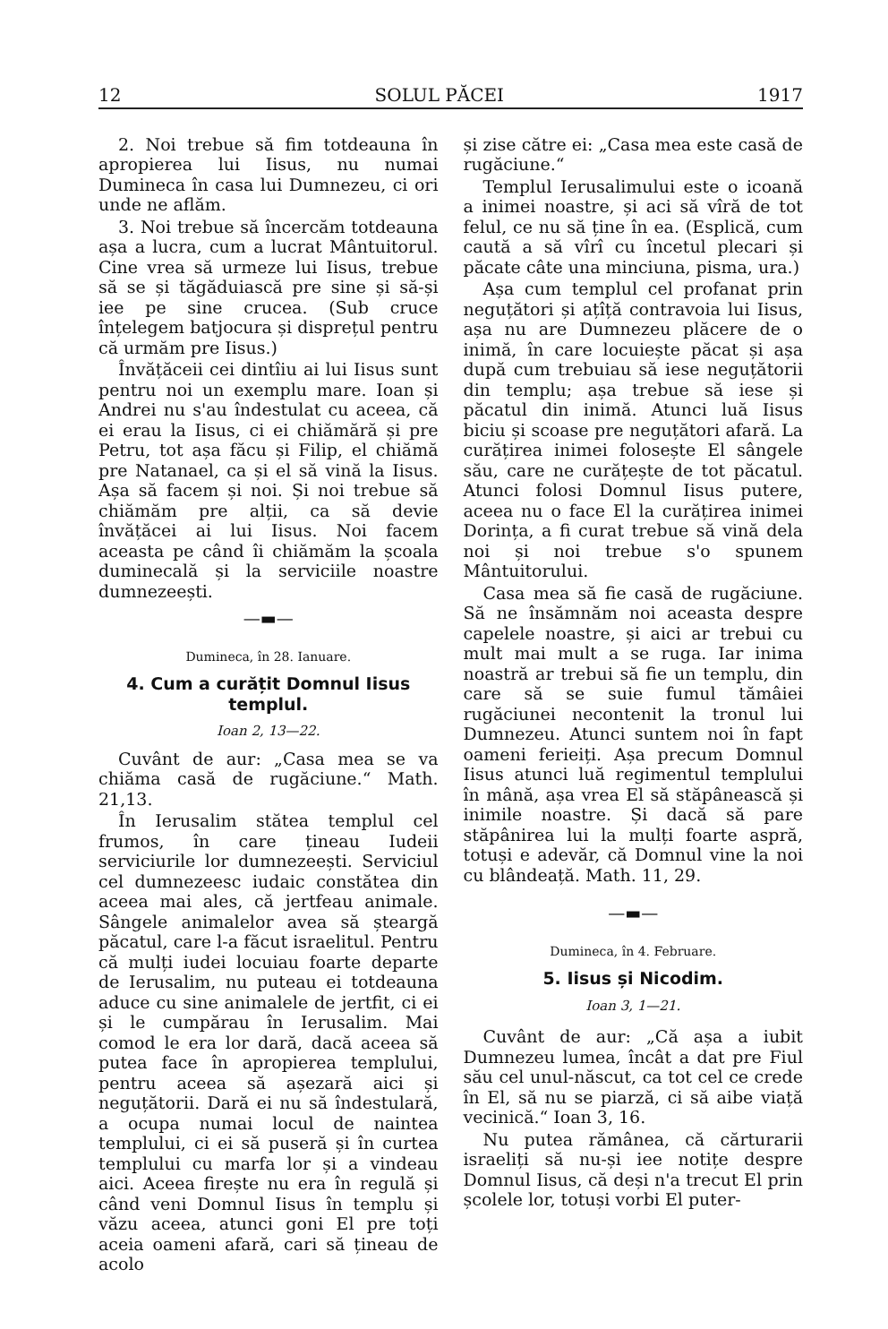12 SOLUL PĂCEI 1917
2. Noi trebue să fim totdeauna în apropierea lui Iisus, nu numai Dumineca în casa lui Dumnezeu, ci ori unde ne aflăm.
3. Noi trebue să încercăm totdeauna așa a lucra, cum a lucrat Mântuitorul. Cine vrea să urmeze lui Iisus, trebue să se și tăgăduiască pre sine și să-și iee pe sine crucea. (Sub cruce înțelegem batjocura și disprețul pentru că urmăm pre Iisus.)
Învățăceii cei dintîiu ai lui Iisus sunt pentru noi un exemplu mare. Ioan și Andrei nu s'au îndestulat cu aceea, că ei erau la Iisus, ci ei chiămără și pre Petru, tot așa făcu și Filip, el chiămă pre Natanael, ca și el să vină la Iisus. Așa să facem și noi. Și noi trebue să chiămăm pre alții, ca să devie învățăcei ai lui Iisus. Noi facem aceasta pe când îi chiămăm la școala duminecală și la serviciile noastre dumnezeești.
—▬—
Dumineca, în 28. Ianuare.
4. Cum a curățit Domnul Iisus templul.
Ioan 2, 13—22.
Cuvânt de aur: „Casa mea se va chiăma casă de rugăciune.“ Math. 21,13.
În Ierusalim stătea templul cel frumos, în care țineau Iudeii serviciurile lor dumnezeești. Serviciul cel dumnezeesc iudaic constătea din aceea mai ales, că jertfeau animale. Sângele animalelor avea să șteargă păcatul, care l-a făcut israelitul. Pentru că mulți iudei locuiau foarte departe de Ierusalim, nu puteau ei totdeauna aduce cu sine animalele de jertfit, ci ei și le cumpărau în Ierusalim. Mai comod le era lor dară, dacă aceea să putea face în apropierea templului, pentru aceea să așezară aici și neguțătorii. Dară ei nu să îndestulară, a ocupa numai locul de naintea templului, ci ei să puseră și în curtea templului cu marfa lor și a vindeau aici. Aceea firește nu era în regulă și când veni Domnul Iisus în templu și văzu aceea, atunci goni El pre toți aceia oameni afară, cari să țineau de acolo
și zise către ei: „Casa mea este casă de rugăciune.“
Templul Ierusalimului este o icoană a inimei noastre, și aci să vîră de tot felul, ce nu să ține în ea. (Esplică, cum caută a să vîrî cu încetul plecari și păcate câte una minciuna, pisma, ura.)
Așa cum templul cel profanat prin neguțători și ațîță contravoia lui Iisus, așa nu are Dumnezeu plăcere de o inimă, în care locuiește păcat și așa după cum trebuiau să iese neguțătorii din templu; așa trebue să iese și păcatul din inimă. Atunci luă Iisus biciu și scoase pre neguțători afară. La curățirea inimei folosește El sângele său, care ne curățește de tot păcatul. Atunci folosi Domnul Iisus putere, aceea nu o face El la curățirea inimei Dorința, a fi curat trebue să vină dela noi și noi trebue s'o spunem Mântuitorului.
Casa mea să fie casă de rugăciune. Să ne însămnăm noi aceasta despre capelele noastre, și aici ar trebui cu mult mai mult a se ruga. Iar inima noastră ar trebui să fie un templu, din care să se suie fumul tămâiei rugăciunei necontenit la tronul lui Dumnezeu. Atunci suntem noi în fapt oameni ferieiți. Așa precum Domnul Iisus atunci luă regimentul templului în mână, așa vrea El să stăpânească și inimile noastre. Și dacă să pare stăpânirea lui la mulți foarte aspră, totuși e adevăr, că Domnul vine la noi cu blândeață. Math. 11, 29.
—▬—
Dumineca, în 4. Februare.
5. Iisus și Nicodim.
Ioan 3, 1—21.
Cuvânt de aur: „Că așa a iubit Dumnezeu lumea, încât a dat pre Fiul său cel unul-născut, ca tot cel ce crede în El, să nu se piarză, ci să aibe viață vecinică.“ Ioan 3, 16.
Nu putea rămânea, că cărturarii israeliți să nu-și iee notițe despre Domnul Iisus, că deși n'a trecut El prin școlele lor, totuși vorbi El puter-